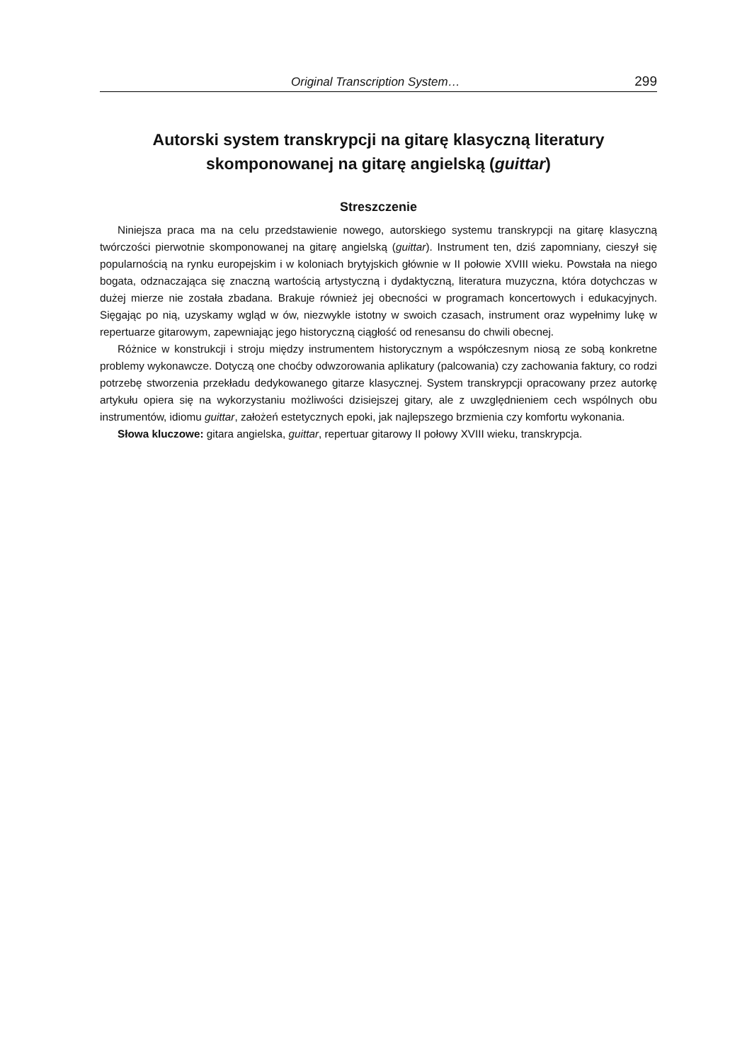Original Transcription System… 299
Autorski system transkrypcji na gitarę klasyczną literatury skomponowanej na gitarę angielską (guittar)
Streszczenie
Niniejsza praca ma na celu przedstawienie nowego, autorskiego systemu transkrypcji na gitarę klasyczną twórczości pierwotnie skomponowanej na gitarę angielską (guittar). Instrument ten, dziś zapomniany, cieszył się popularnością na rynku europejskim i w koloniach brytyjskich głównie w II połowie XVIII wieku. Powstała na niego bogata, odznaczająca się znaczną wartością artystyczną i dydaktyczną, literatura muzyczna, która dotychczas w dużej mierze nie została zbadana. Brakuje również jej obecności w programach koncertowych i edukacyjnych. Sięgając po nią, uzyskamy wgląd w ów, niezwykle istotny w swoich czasach, instrument oraz wypełnimy lukę w repertuarze gitarowym, zapewniając jego historyczną ciągłość od renesansu do chwili obecnej.
Różnice w konstrukcji i stroju między instrumentem historycznym a współczesnym niosą ze sobą konkretne problemy wykonawcze. Dotyczą one choćby odwzorowania aplikatury (palcowania) czy zachowania faktury, co rodzi potrzebę stworzenia przekładu dedykowanego gitarze klasycznej. System transkrypcji opracowany przez autorkę artykułu opiera się na wykorzystaniu możliwości dzisiejszej gitary, ale z uwzględnieniem cech wspólnych obu instrumentów, idiomu guittar, założeń estetycznych epoki, jak najlepszego brzmienia czy komfortu wykonania.
Słowa kluczowe: gitara angielska, guittar, repertuar gitarowy II połowy XVIII wieku, transkrypcja.